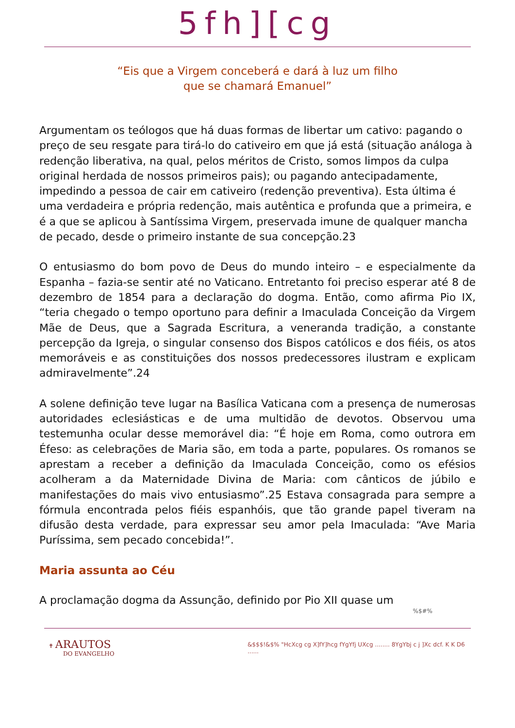5fh][cg
“Eis que a Virgem conceberá e dará à luz um filho
que se chamará Emanuel”
Argumentam os teólogos que há duas formas de libertar um cativo: pagando o preço de seu resgate para tirá-lo do cativeiro em que já está (situação análoga à redenção liberativa, na qual, pelos méritos de Cristo, somos limpos da culpa original herdada de nossos primeiros pais); ou pagando antecipadamente, impedindo a pessoa de cair em cativeiro (redenção preventiva). Esta última é uma verdadeira e própria redenção, mais autêntica e profunda que a primeira, e é a que se aplicou à Santíssima Virgem, preservada imune de qualquer mancha de pecado, desde o primeiro instante de sua concepção.23
O entusiasmo do bom povo de Deus do mundo inteiro – e especialmente da Espanha – fazia-se sentir até no Vaticano. Entretanto foi preciso esperar até 8 de dezembro de 1854 para a declaração do dogma. Então, como afirma Pio IX, “teria chegado o tempo oportuno para definir a Imaculada Conceição da Virgem Mãe de Deus, que a Sagrada Escritura, a veneranda tradição, a constante percepção da Igreja, o singular consenso dos Bispos católicos e dos fiéis, os atos memoráveis e as constituições dos nossos predecessores ilustram e explicam admiravelmente”.24
A solene definição teve lugar na Basílica Vaticana com a presença de numerosas autoridades eclesiásticas e de uma multidão de devotos. Observou uma testemunha ocular desse memorável dia: “É hoje em Roma, como outrora em Éfeso: as celebrações de Maria são, em toda a parte, populares. Os romanos se aprestam a receber a definição da Imaculada Conceição, como os efésios acolheram a da Maternidade Divina de Maria: com cânticos de júbilo e manifestações do mais vivo entusiasmo”.25 Estava consagrada para sempre a fórmula encontrada pelos fiéis espanhóis, que tão grande papel tiveram na difusão desta verdade, para expressar seu amor pela Imaculada: “Ave Maria Puríssima, sem pecado concebida!”.
Maria assunta ao Céu
A proclamação dogma da Assunção, definido por Pio XII quase um
%$#%
✝ ARAUTOS
DO EVANGELHO
&$$$!&$% "HcXcg cg X]fY]hcg fYgYfj UXcg ........ 8YgYbj c j ]Xc dcf. K K D6 ......